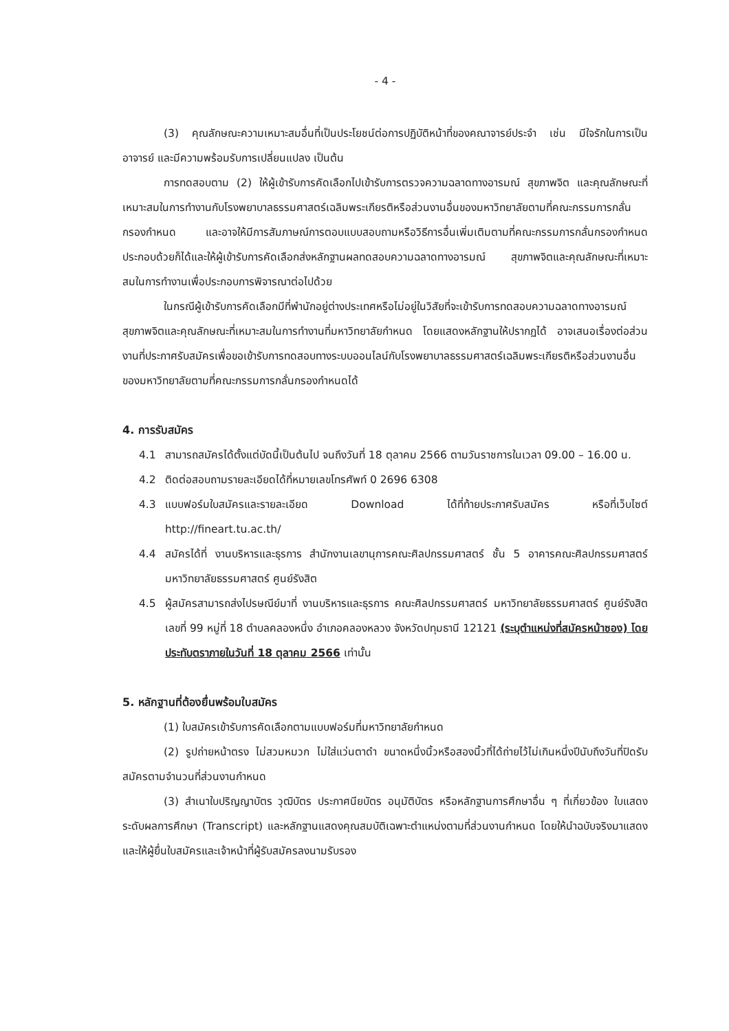- 4 -
(3) คุณลักษณะความเหมาะสมอื่นที่เป็นประโยชน์ต่อการปฏิบัติหน้าที่ของคณาจารย์ประจำ เช่น มีใจรักในการเป็นอาจารย์ และมีความพร้อมรับการเปลี่ยนแปลง เป็นต้น
การทดสอบตาม (2) ให้ผู้เข้ารับการคัดเลือกไปเข้ารับการตรวจความฉลาดทางอารมณ์ สุขภาพจิต และคุณลักษณะที่เหมาะสมในการทำงานกับโรงพยาบาลธรรมศาสตร์เฉลิมพระเกียรติหรือส่วนงานอื่นของมหาวิทยาลัยตามที่คณะกรรมการกลั่นกรองกำหนด และอาจให้มีการสัมภาษณ์การตอบแบบสอบถามหรือวิธีการอื่นเพิ่มเติมตามที่คณะกรรมการกลั่นกรองกำหนดประกอบด้วยก็ได้และให้ผู้เข้ารับการคัดเลือกส่งหลักฐานผลทดสอบความฉลาดทางอารมณ์ สุขภาพจิตและคุณลักษณะที่เหมาะสมในการทำงานเพื่อประกอบการพิจารณาต่อไปด้วย
ในกรณีผู้เข้ารับการคัดเลือกมีที่พำนักอยู่ต่างประเทศหรือไม่อยู่ในวิสัยที่จะเข้ารับการทดสอบความฉลาดทางอารมณ์ สุขภาพจิตและคุณลักษณะที่เหมาะสมในการทำงานที่มหาวิทยาลัยกำหนด โดยแสดงหลักฐานให้ปรากฏได้ อาจเสนอเรื่องต่อส่วนงานที่ประกาศรับสมัครเพื่อขอเข้ารับการทดสอบทางระบบออนไลน์กับโรงพยาบาลธรรมศาสตร์เฉลิมพระเกียรติหรือส่วนงานอื่นของมหาวิทยาลัยตามที่คณะกรรมการกลั่นกรองกำหนดได้
4. การรับสมัคร
4.1 สามารถสมัครได้ตั้งแต่บัดนี้เป็นต้นไป จนถึงวันที่ 18 ตุลาคม 2566 ตามวันราชการในเวลา 09.00 – 16.00 น.
4.2 ติดต่อสอบถามรายละเอียดได้ที่หมายเลขโทรศัพท์ 0 2696 6308
4.3 แบบฟอร์มใบสมัครและรายละเอียด Download ได้ที่ท้ายประกาศรับสมัคร หรือที่เว็บไซต์ http://fineart.tu.ac.th/
4.4 สมัครได้ที่ งานบริหารและธุรการ สำนักงานเลขานุการคณะศิลปกรรมศาสตร์ ชั้น 5 อาคารคณะศิลปกรรมศาสตร์ มหาวิทยาลัยธรรมศาสตร์ ศูนย์รังสิต
4.5 ผู้สมัครสามารถส่งไปรษณีย์มาที่ งานบริหารและธุรการ คณะศิลปกรรมศาสตร์ มหาวิทยาลัยธรรมศาสตร์ ศูนย์รังสิต เลขที่ 99 หมู่ที่ 18 ตำบลคลองหนึ่ง อำเภอคลองหลวง จังหวัดปทุมธานี 12121 (ระบุตำแหน่งที่สมัครหน้าซอง) โดยประทับตราภายในวันที่ 18 ตุลาคม 2566 เท่านั้น
5. หลักฐานที่ต้องยื่นพร้อมใบสมัคร
(1) ใบสมัครเข้ารับการคัดเลือกตามแบบฟอร์มที่มหาวิทยาลัยกำหนด
(2) รูปถ่ายหน้าตรง ไม่สวมหมวก ไม่ใส่แว่นตาดำ ขนาดหนึ่งนิ้วหรือสองนิ้วที่ได้ถ่ายไว้ไม่เกินหนึ่งปีนับถึงวันที่ปิดรับสมัครตามจำนวนที่ส่วนงานกำหนด
(3) สำเนาใบปริญญาบัตร วุฒิบัตร ประกาศนียบัตร อนุมัติบัตร หรือหลักฐานการศึกษาอื่น ๆ ที่เกี่ยวข้อง ใบแสดงระดับผลการศึกษา (Transcript) และหลักฐานแสดงคุณสมบัติเฉพาะตำแหน่งตามที่ส่วนงานกำหนด โดยให้นำฉบับจริงมาแสดง และให้ผู้ยื่นใบสมัครและเจ้าหน้าที่ผู้รับสมัครลงนามรับรอง